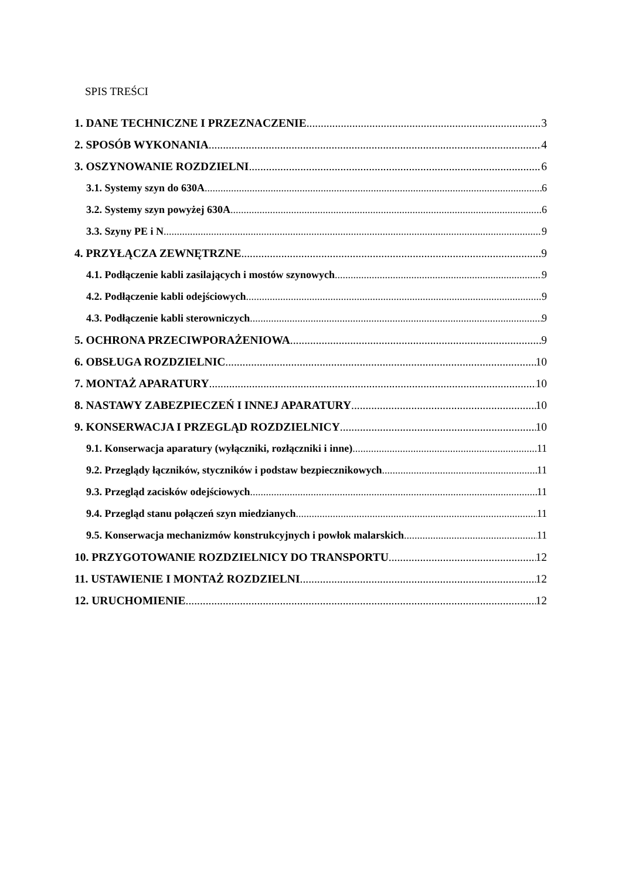SPIS TREŚCI
1. DANE TECHNICZNE I PRZEZNACZENIE 3
2. SPOSÓB WYKONANIA 4
3. OSZYNOWANIE ROZDZIELNI 6
3.1. Systemy szyn do 630A 6
3.2. Systemy szyn powyżej 630A 6
3.3. Szyny PE i N 9
4. PRZYŁĄCZA ZEWNĘTRZNE 9
4.1. Podłączenie kabli zasilających i mostów szynowych 9
4.2. Podłączenie kabli odejściowych 9
4.3. Podłączenie kabli sterowniczych 9
5. OCHRONA PRZECIWPORAŻENIOWA 9
6. OBSŁUGA ROZDZIELNIC 10
7. MONTAŻ APARATURY 10
8. NASTAWY ZABEZPIECZEŃ I INNEJ APARATURY 10
9. KONSERWACJA I PRZEGLĄD ROZDZIELNICY 10
9.1. Konserwacja aparatury (wyłączniki, rozłączniki i inne) 11
9.2. Przeglądy łączników, styczników i podstaw bezpiecznikowych 11
9.3. Przegląd zacisków odejściowych 11
9.4. Przegląd stanu połączeń szyn miedzianych 11
9.5. Konserwacja mechanizmów konstrukcyjnych i powłok malarskich 11
10. PRZYGOTOWANIE ROZDZIELNICY DO TRANSPORTU 12
11. USTAWIENIE I MONTAŻ ROZDZIELNI 12
12. URUCHOMIENIE 12